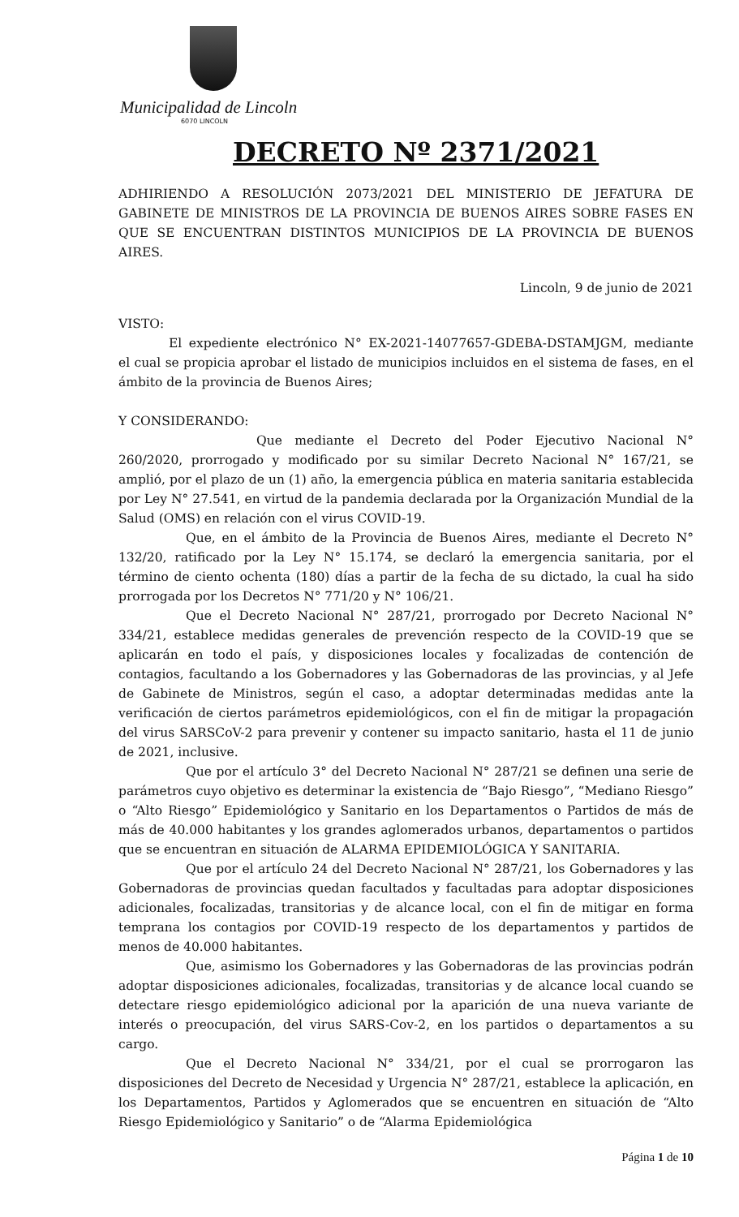Municipalidad de Lincoln
6070 LINCOLN
DECRETO Nº 2371/2021
ADHIRIENDO A RESOLUCIÓN 2073/2021 DEL MINISTERIO DE JEFATURA DE GABINETE DE MINISTROS DE LA PROVINCIA DE BUENOS AIRES SOBRE FASES EN QUE SE ENCUENTRAN DISTINTOS MUNICIPIOS DE LA PROVINCIA DE BUENOS AIRES.
Lincoln, 9 de junio de 2021
VISTO:
El expediente electrónico N° EX-2021-14077657-GDEBA-DSTAMJGM, mediante el cual se propicia aprobar el listado de municipios incluidos en el sistema de fases, en el ámbito de la provincia de Buenos Aires;
Y CONSIDERANDO:
Que mediante el Decreto del Poder Ejecutivo Nacional N° 260/2020, prorrogado y modificado por su similar Decreto Nacional N° 167/21, se amplió, por el plazo de un (1) año, la emergencia pública en materia sanitaria establecida por Ley N° 27.541, en virtud de la pandemia declarada por la Organización Mundial de la Salud (OMS) en relación con el virus COVID-19.
Que, en el ámbito de la Provincia de Buenos Aires, mediante el Decreto N° 132/20, ratificado por la Ley N° 15.174, se declaró la emergencia sanitaria, por el término de ciento ochenta (180) días a partir de la fecha de su dictado, la cual ha sido prorrogada por los Decretos N° 771/20 y N° 106/21.
Que el Decreto Nacional N° 287/21, prorrogado por Decreto Nacional N° 334/21, establece medidas generales de prevención respecto de la COVID-19 que se aplicarán en todo el país, y disposiciones locales y focalizadas de contención de contagios, facultando a los Gobernadores y las Gobernadoras de las provincias, y al Jefe de Gabinete de Ministros, según el caso, a adoptar determinadas medidas ante la verificación de ciertos parámetros epidemiológicos, con el fin de mitigar la propagación del virus SARSCoV-2 para prevenir y contener su impacto sanitario, hasta el 11 de junio de 2021, inclusive.
Que por el artículo 3° del Decreto Nacional N° 287/21 se definen una serie de parámetros cuyo objetivo es determinar la existencia de “Bajo Riesgo”, “Mediano Riesgo” o “Alto Riesgo” Epidemiológico y Sanitario en los Departamentos o Partidos de más de más de 40.000 habitantes y los grandes aglomerados urbanos, departamentos o partidos que se encuentran en situación de ALARMA EPIDEMIOLÓGICA Y SANITARIA.
Que por el artículo 24 del Decreto Nacional N° 287/21, los Gobernadores y las Gobernadoras de provincias quedan facultados y facultadas para adoptar disposiciones adicionales, focalizadas, transitorias y de alcance local, con el fin de mitigar en forma temprana los contagios por COVID-19 respecto de los departamentos y partidos de menos de 40.000 habitantes.
Que, asimismo los Gobernadores y las Gobernadoras de las provincias podrán adoptar disposiciones adicionales, focalizadas, transitorias y de alcance local cuando se detectare riesgo epidemiológico adicional por la aparición de una nueva variante de interés o preocupación, del virus SARS-Cov-2, en los partidos o departamentos a su cargo.
Que el Decreto Nacional N° 334/21, por el cual se prorrogaron las disposiciones del Decreto de Necesidad y Urgencia N° 287/21, establece la aplicación, en los Departamentos, Partidos y Aglomerados que se encuentren en situación de “Alto Riesgo Epidemiológico y Sanitario” o de “Alarma Epidemiológica
Página 1 de 10